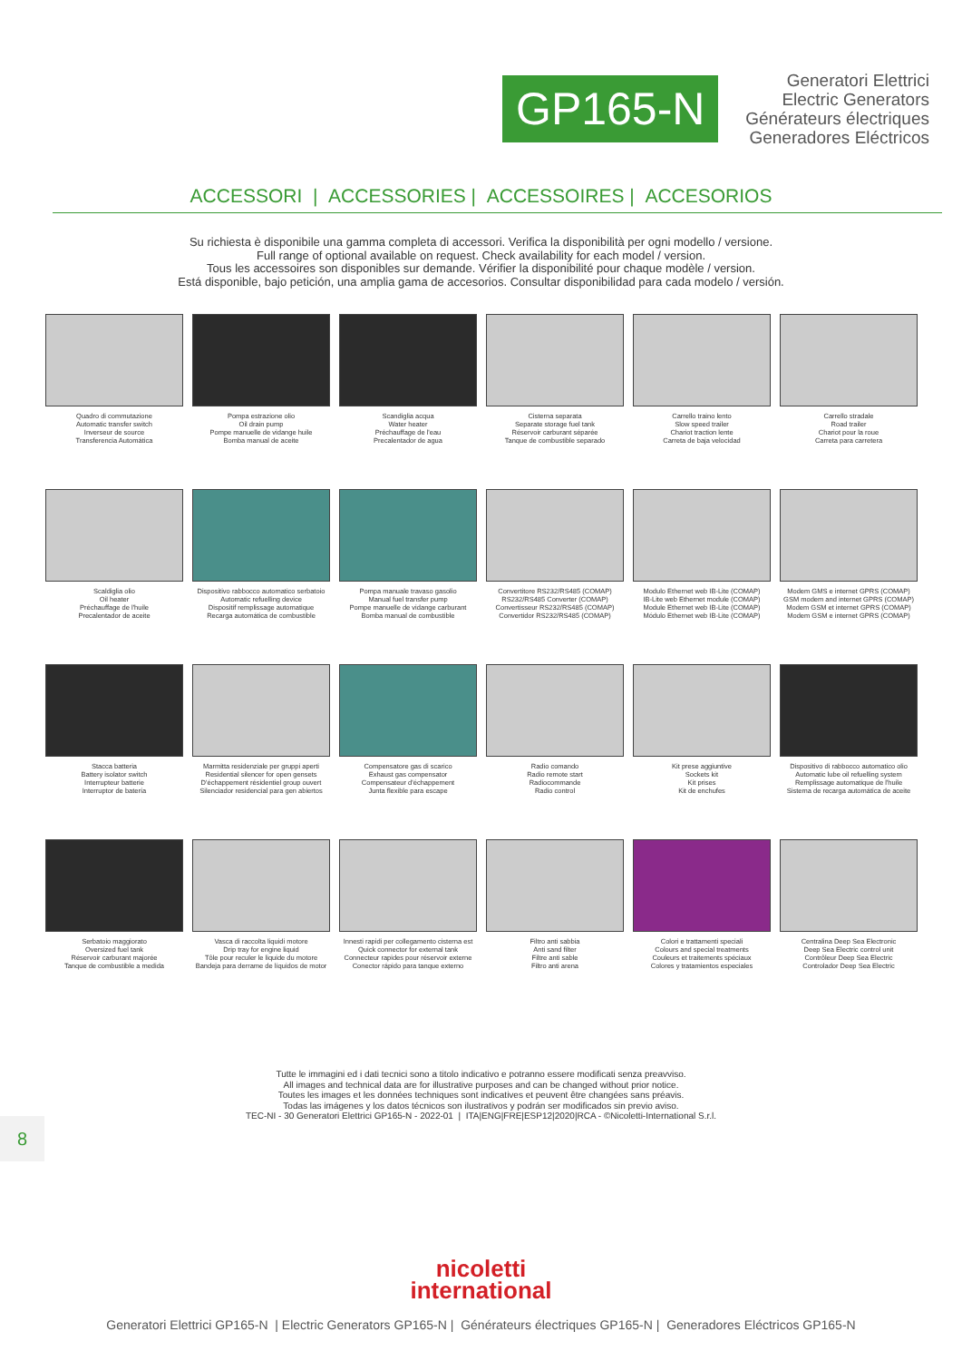GP165-N
Generatori Elettrici
Electric Generators
Générateurs électriques
Generadores Eléctricos
ACCESSORI | ACCESSORIES | ACCESSOIRES | ACCESORIOS
Su richiesta è disponibile una gamma completa di accessori. Verifica la disponibilità per ogni modello / versione.
Full range of optional available on request. Check availability for each model / version.
Tous les accessoires son disponibles sur demande. Vérifier la disponibilité pour chaque modèle / version.
Está disponible, bajo petición, una amplia gama de accesorios. Consultar disponibilidad para cada modelo / versión.
Quadro di commutazione
Automatic transfer switch
Inverseur de source
Transferencia Automática
Pompa estrazione olio
Oil drain pump
Pompe manuelle de vidange huile
Bomba manual de aceite
Scandiglia acqua
Water heater
Préchauffage de l'eau
Precalentador de agua
Cisterna separata
Separate storage fuel tank
Réservoir carburant séparée
Tanque de combustible separado
Carrello traino lento
Slow speed trailer
Chariot traction lente
Carreta de baja velocidad
Carrello stradale
Road trailer
Chariot pour la roue
Carreta para carretera
Scaldiglia olio
Oil heater
Préchauffage de l'huile
Precalentador de aceite
Dispositivo rabbocco automatico serbatoio
Automatic refuelling device
Dispositif remplissage automatique
Recarga automática de combustible
Pompa manuale travaso gasolio
Manual fuel transfer pump
Pompe manuelle de vidange carburant
Bomba manual de combustible
Convertitore RS232/RS485 (COMAP)
RS232/RS485 Converter (COMAP)
Convertisseur RS232/RS485 (COMAP)
Convertidor RS232/RS485 (COMAP)
Modulo Ethernet web IB-Lite (COMAP)
IB-Lite web Ethernet module (COMAP)
Module Ethernet web IB-Lite (COMAP)
Módulo Ethernet web IB-Lite (COMAP)
Modem GMS e internet GPRS (COMAP)
GSM modem and internet GPRS (COMAP)
Modem GSM et internet GPRS (COMAP)
Modem GSM e internet GPRS (COMAP)
Stacca batteria
Battery isolator switch
Interrupteur batterie
Interruptor de batería
Marmitta residenziale per gruppi aperti
Residential silencer for open gensets
D'échappement résidentiel group ouvert
Silenciador residencial para gen abiertos
Compensatore gas di scarico
Exhaust gas compensator
Compensateur d'échappement
Junta flexible para escape
Radio comando
Radio remote start
Radiocommande
Radio control
Kit prese aggiuntive
Sockets kit
Kit prises
Kit de enchufes
Dispositivo di rabbocco automatico olio
Automatic lube oil refuelling system
Remplissage automatique de l'huile
Sistema de recarga automática de aceite
Serbatoio maggiorato
Oversized fuel tank
Réservoir carburant majorée
Tanque de combustible a medida
Vasca di raccolta liquidi motore
Drip tray for engine liquid
Tôle pour reculer le liquide du motore
Bandeja para derrame de líquidos de motor
Innesti rapidi per collegamento cisterna est
Quick connector for external tank
Connecteur rapides pour réservoir externe
Conector rápido para tanque externo
Filtro anti sabbia
Anti sand filter
Filtre anti sable
Filtro anti arena
Colori e trattamenti speciali
Colours and special treatments
Couleurs et traitements spéciaux
Colores y tratamientos especiales
Centralina Deep Sea Electronic
Deep Sea Electric control unit
Contrôleur Deep Sea Electric
Controlador Deep Sea Electric
Tutte le immagini ed i dati tecnici sono a titolo indicativo e potranno essere modificati senza preavviso.
All images and technical data are for illustrative purposes and can be changed without prior notice.
Toutes les images et les données techniques sont indicatives et peuvent être changées sans préavis.
Todas las imágenes y los datos técnicos son ilustrativos y podrán ser modificados sin previo aviso.
TEC-NI - 30 Generatori Elettrici GP165-N - 2022-01 | ITA|ENG|FRE|ESP12|2020|RCA - ©Nicoletti-International S.r.l.
8
nicoletti
international
Generatori Elettrici GP165-N | Electric Generators GP165-N | Générateurs électriques GP165-N | Generadores Eléctricos GP165-N